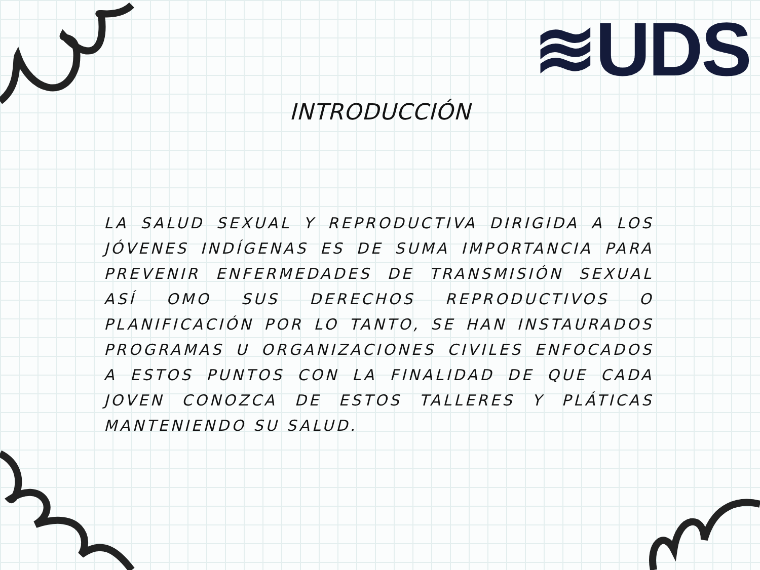≋UDS
INTRODUCCIÓN
LA SALUD SEXUAL Y REPRODUCTIVA DIRIGIDA A LOS JÓVENES INDÍGENAS ES DE SUMA IMPORTANCIA PARA PREVENIR ENFERMEDADES DE TRANSMISIÓN SEXUAL ASÍ OMO SUS DERECHOS REPRODUCTIVOS O PLANIFICACIÓN POR LO TANTO, SE HAN INSTAURADOS PROGRAMAS U ORGANIZACIONES CIVILES ENFOCADOS A ESTOS PUNTOS CON LA FINALIDAD DE QUE CADA JOVEN CONOZCA DE ESTOS TALLERES Y PLÁTICAS MANTENIENDO SU SALUD.